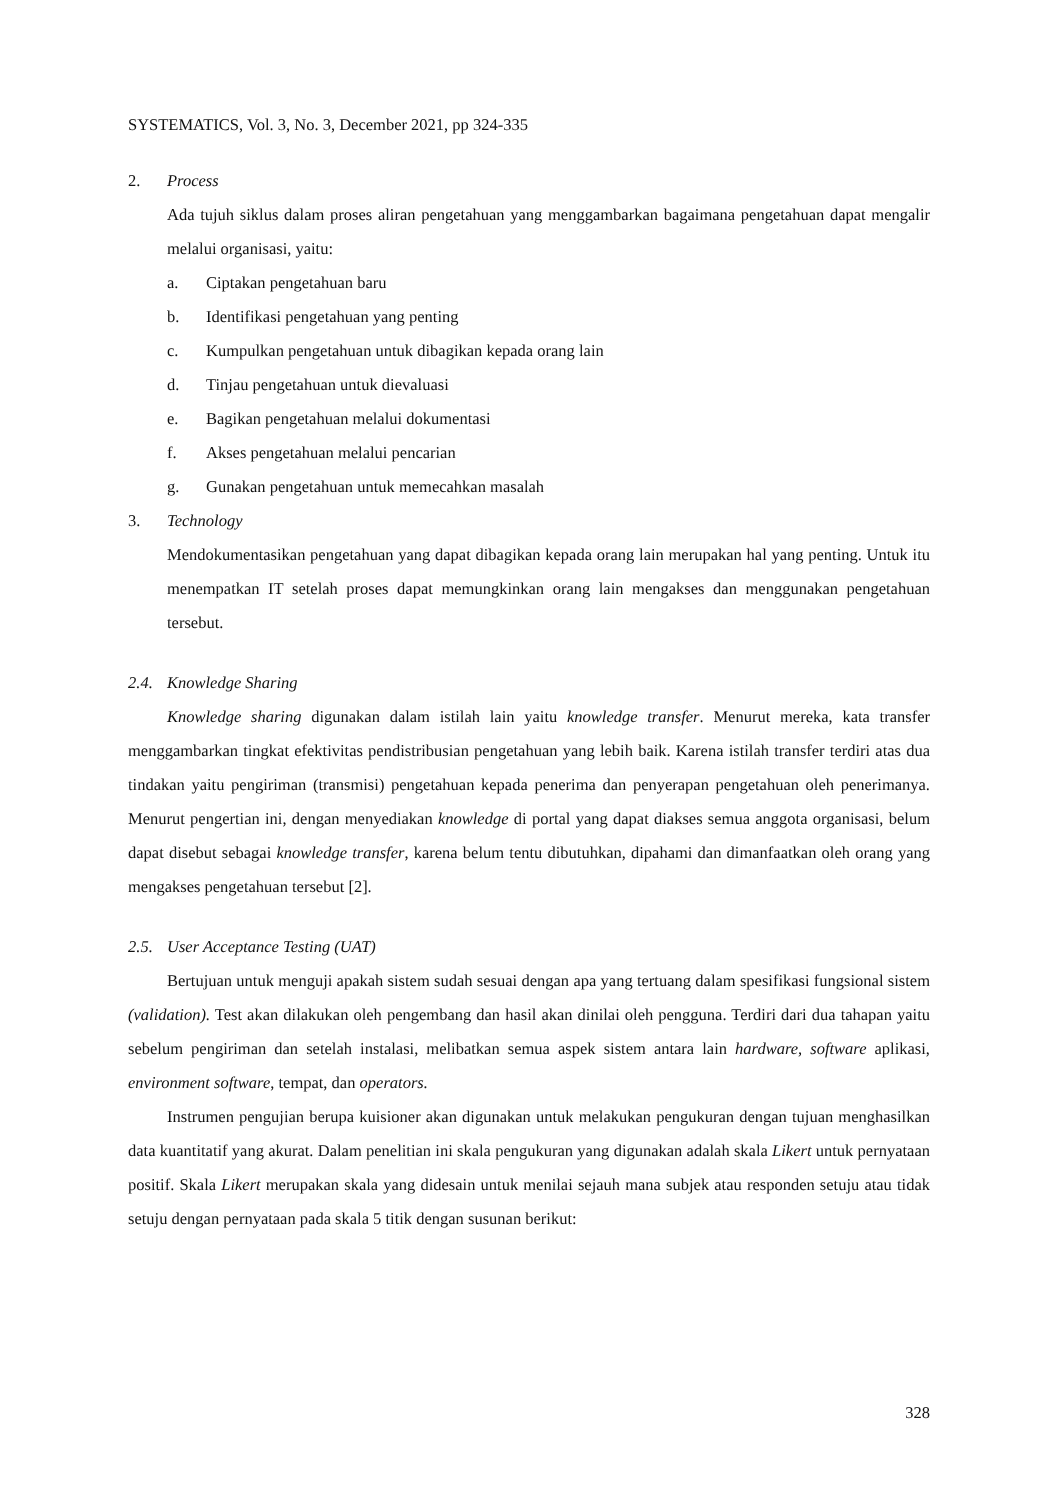SYSTEMATICS, Vol. 3, No. 3, December 2021, pp 324-335
2. Process
Ada tujuh siklus dalam proses aliran pengetahuan yang menggambarkan bagaimana pengetahuan dapat mengalir melalui organisasi, yaitu:
a. Ciptakan pengetahuan baru
b. Identifikasi pengetahuan yang penting
c. Kumpulkan pengetahuan untuk dibagikan kepada orang lain
d. Tinjau pengetahuan untuk dievaluasi
e. Bagikan pengetahuan melalui dokumentasi
f. Akses pengetahuan melalui pencarian
g. Gunakan pengetahuan untuk memecahkan masalah
3. Technology
Mendokumentasikan pengetahuan yang dapat dibagikan kepada orang lain merupakan hal yang penting. Untuk itu menempatkan IT setelah proses dapat memungkinkan orang lain mengakses dan menggunakan pengetahuan tersebut.
2.4. Knowledge Sharing
Knowledge sharing digunakan dalam istilah lain yaitu knowledge transfer. Menurut mereka, kata transfer menggambarkan tingkat efektivitas pendistribusian pengetahuan yang lebih baik. Karena istilah transfer terdiri atas dua tindakan yaitu pengiriman (transmisi) pengetahuan kepada penerima dan penyerapan pengetahuan oleh penerimanya. Menurut pengertian ini, dengan menyediakan knowledge di portal yang dapat diakses semua anggota organisasi, belum dapat disebut sebagai knowledge transfer, karena belum tentu dibutuhkan, dipahami dan dimanfaatkan oleh orang yang mengakses pengetahuan tersebut [2].
2.5. User Acceptance Testing (UAT)
Bertujuan untuk menguji apakah sistem sudah sesuai dengan apa yang tertuang dalam spesifikasi fungsional sistem (validation). Test akan dilakukan oleh pengembang dan hasil akan dinilai oleh pengguna. Terdiri dari dua tahapan yaitu sebelum pengiriman dan setelah instalasi, melibatkan semua aspek sistem antara lain hardware, software aplikasi, environment software, tempat, dan operators.
Instrumen pengujian berupa kuisioner akan digunakan untuk melakukan pengukuran dengan tujuan menghasilkan data kuantitatif yang akurat. Dalam penelitian ini skala pengukuran yang digunakan adalah skala Likert untuk pernyataan positif. Skala Likert merupakan skala yang didesain untuk menilai sejauh mana subjek atau responden setuju atau tidak setuju dengan pernyataan pada skala 5 titik dengan susunan berikut:
328